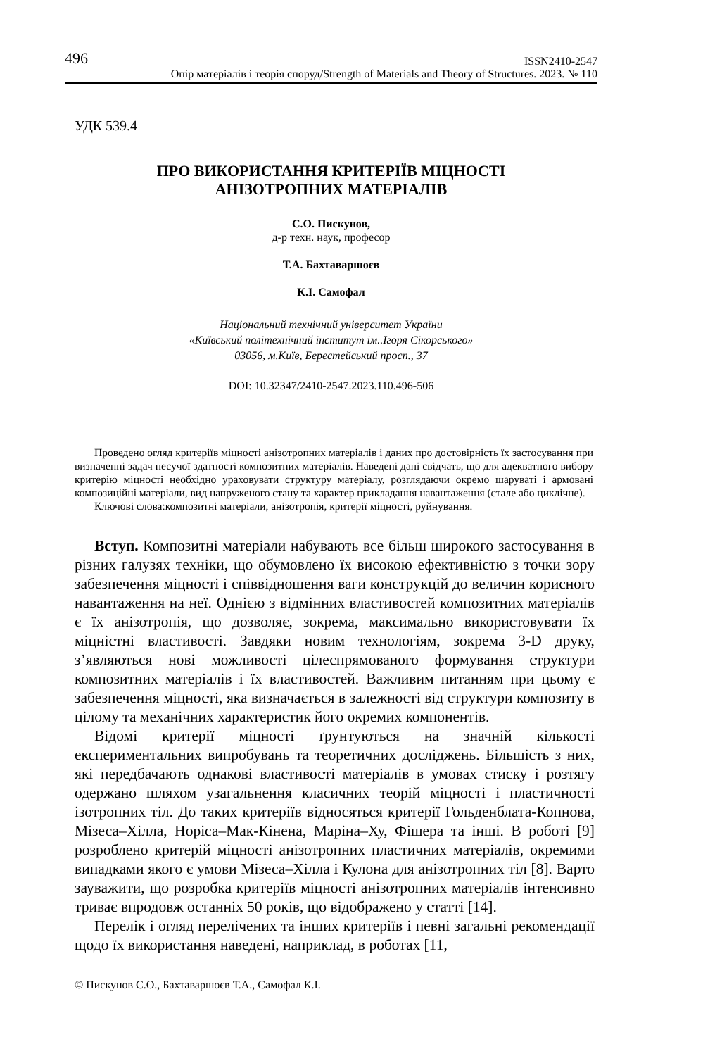496 ISSN2410-2547
Опір матеріалів і теорія споруд/Strength of Materials and Theory of Structures. 2023. № 110
УДК 539.4
ПРО ВИКОРИСТАННЯ КРИТЕРІЇВ МІЦНОСТІ
АНІЗОТРОПНИХ МАТЕРІАЛІВ
С.О. Пискунов,
д-р техн. наук, професор
Т.А. Бахтаваршоєв
К.І. Самофал
Національний технічний університет України
«Київський політехнічний інститут ім..Ігоря Сікорського»
03056, м.Київ, Берестейський просп., 37
DOI: 10.32347/2410-2547.2023.110.496-506
Проведено огляд критеріїв міцності анізотропних матеріалів і даних про достовірність їх застосування при визначенні задач несучої здатності композитних матеріалів. Наведені дані свідчать, що для адекватного вибору критерію міцності необхідно ураховувати структуру матеріалу, розглядаючи окремо шаруваті і армовані композиційні матеріали, вид напруженого стану та характер прикладання навантаження (стале або циклічне).
Ключові слова:композитні матеріали, анізотропія, критерії міцності, руйнування.
Вступ. Композитні матеріали набувають все більш широкого застосування в різних галузях техніки, що обумовлено їх високою ефективністю з точки зору забезпечення міцності і співвідношення ваги конструкцій до величин корисного навантаження на неї. Однією з відмінних властивостей композитних матеріалів є їх анізотропія, що дозволяє, зокрема, максимально використовувати їх міцністні властивості. Завдяки новим технологіям, зокрема 3-D друку, з’являються нові можливості цілеспрямованого формування структури композитних матеріалів і їх властивостей. Важливим питанням при цьому є забезпечення міцності, яка визначається в залежності від структури композиту в цілому та механічних характеристик його окремих компонентів.
Відомі критерії міцності ґрунтуються на значній кількості експериментальних випробувань та теоретичних досліджень. Більшість з них, які передбачають однакові властивості матеріалів в умовах стиску і розтягу одержано шляхом узагальнення класичних теорій міцності і пластичності ізотропних тіл. До таких критеріїв відносяться критерії Гольденблата-Копнова, Мізеса–Хілла, Норіса–Мак-Кінена, Маріна–Ху, Фішера та інші. В роботі [9] розроблено критерій міцності анізотропних пластичних матеріалів, окремими випадками якого є умови Мізеса–Хілла і Кулона для анізотропних тіл [8]. Варто зауважити, що розробка критеріїв міцності анізотропних матеріалів інтенсивно триває впродовж останніх 50 років, що відображено у статті [14].
Перелік і огляд перелічених та інших критеріїв і певні загальні рекомендації щодо їх використання наведені, наприклад, в роботах [11,
© Пискунов С.О., Бахтаваршоєв Т.А., Самофал К.І.